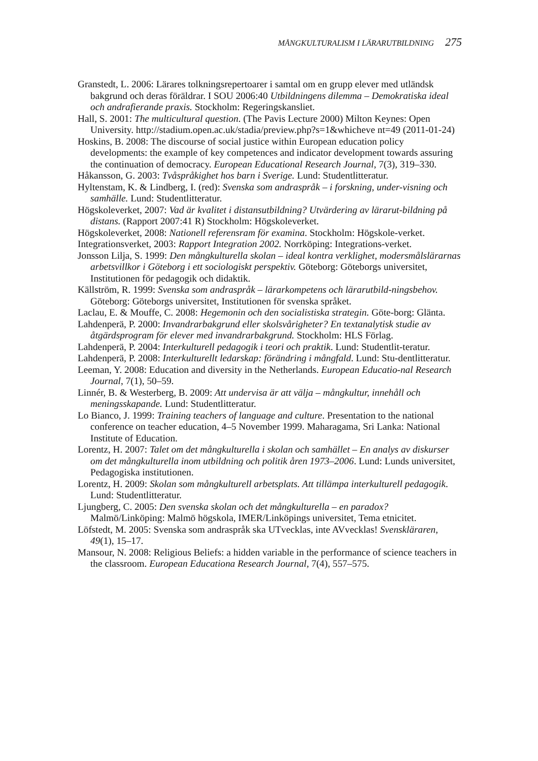MÅNGKULTURALISM I LÄRARUTBILDNING 275
Granstedt, L. 2006: Lärares tolkningsrepertoarer i samtal om en grupp elever med utländsk bakgrund och deras föräldrar. I SOU 2006:40 Utbildningens dilemma – Demokratiska ideal och andrafierande praxis. Stockholm: Regeringskansliet.
Hall, S. 2001: The multicultural question. (The Pavis Lecture 2000) Milton Keynes: Open University. http://stadium.open.ac.uk/stadia/preview.php?s=1&whicheve nt=49 (2011-01-24)
Hoskins, B. 2008: The discourse of social justice within European education policy developments: the example of key competences and indicator development towards assuring the continuation of democracy. European Educational Research Journal, 7(3), 319–330.
Håkansson, G. 2003: Tvåspråkighet hos barn i Sverige. Lund: Studentlitteratur.
Hyltenstam, K. & Lindberg, I. (red): Svenska som andraspråk – i forskning, under-visning och samhälle. Lund: Studentlitteratur.
Högskoleverket, 2007: Vad är kvalitet i distansutbildning? Utvärdering av lärarut-bildning på distans. (Rapport 2007:41 R) Stockholm: Högskoleverket.
Högskoleverket, 2008: Nationell referensram för examina. Stockholm: Högskole-verket.
Integrationsverket, 2003: Rapport Integration 2002. Norrköping: Integrations-verket.
Jonsson Lilja, S. 1999: Den mångkulturella skolan – ideal kontra verklighet, modersmålslärarnas arbetsvillkor i Göteborg i ett sociologiskt perspektiv. Göteborg: Göteborgs universitet, Institutionen för pedagogik och didaktik.
Källström, R. 1999: Svenska som andraspråk – lärarkompetens och lärarutbild-ningsbehov. Göteborg: Göteborgs universitet, Institutionen för svenska språket.
Laclau, E. & Mouffe, C. 2008: Hegemonin och den socialistiska strategin. Göte-borg: Glänta.
Lahdenperä, P. 2000: Invandrarbakgrund eller skolsvårigheter? En textanalytisk studie av åtgärdsprogram för elever med invandrarbakgrund. Stockholm: HLS Förlag.
Lahdenperä, P. 2004: Interkulturell pedagogik i teori och praktik. Lund: Studentlit-teratur.
Lahdenperä, P. 2008: Interkulturellt ledarskap: förändring i mångfald. Lund: Stu-dentlitteratur.
Leeman, Y. 2008: Education and diversity in the Netherlands. European Educatio-nal Research Journal, 7(1), 50–59.
Linnér, B. & Westerberg, B. 2009: Att undervisa är att välja – mångkultur, innehåll och meningsskapande. Lund: Studentlitteratur.
Lo Bianco, J. 1999: Training teachers of language and culture. Presentation to the national conference on teacher education, 4–5 November 1999. Maharagama, Sri Lanka: National Institute of Education.
Lorentz, H. 2007: Talet om det mångkulturella i skolan och samhället – En analys av diskurser om det mångkulturella inom utbildning och politik åren 1973–2006. Lund: Lunds universitet, Pedagogiska institutionen.
Lorentz, H. 2009: Skolan som mångkulturell arbetsplats. Att tillämpa interkulturell pedagogik. Lund: Studentlitteratur.
Ljungberg, C. 2005: Den svenska skolan och det mångkulturella – en paradox? Malmö/Linköping: Malmö högskola, IMER/Linköpings universitet, Tema etnicitet.
Löfstedt, M. 2005: Svenska som andraspråk ska UTvecklas, inte AVvecklas! Svenskläraren, 49(1), 15–17.
Mansour, N. 2008: Religious Beliefs: a hidden variable in the performance of science teachers in the classroom. European Educationa Research Journal, 7(4), 557–575.